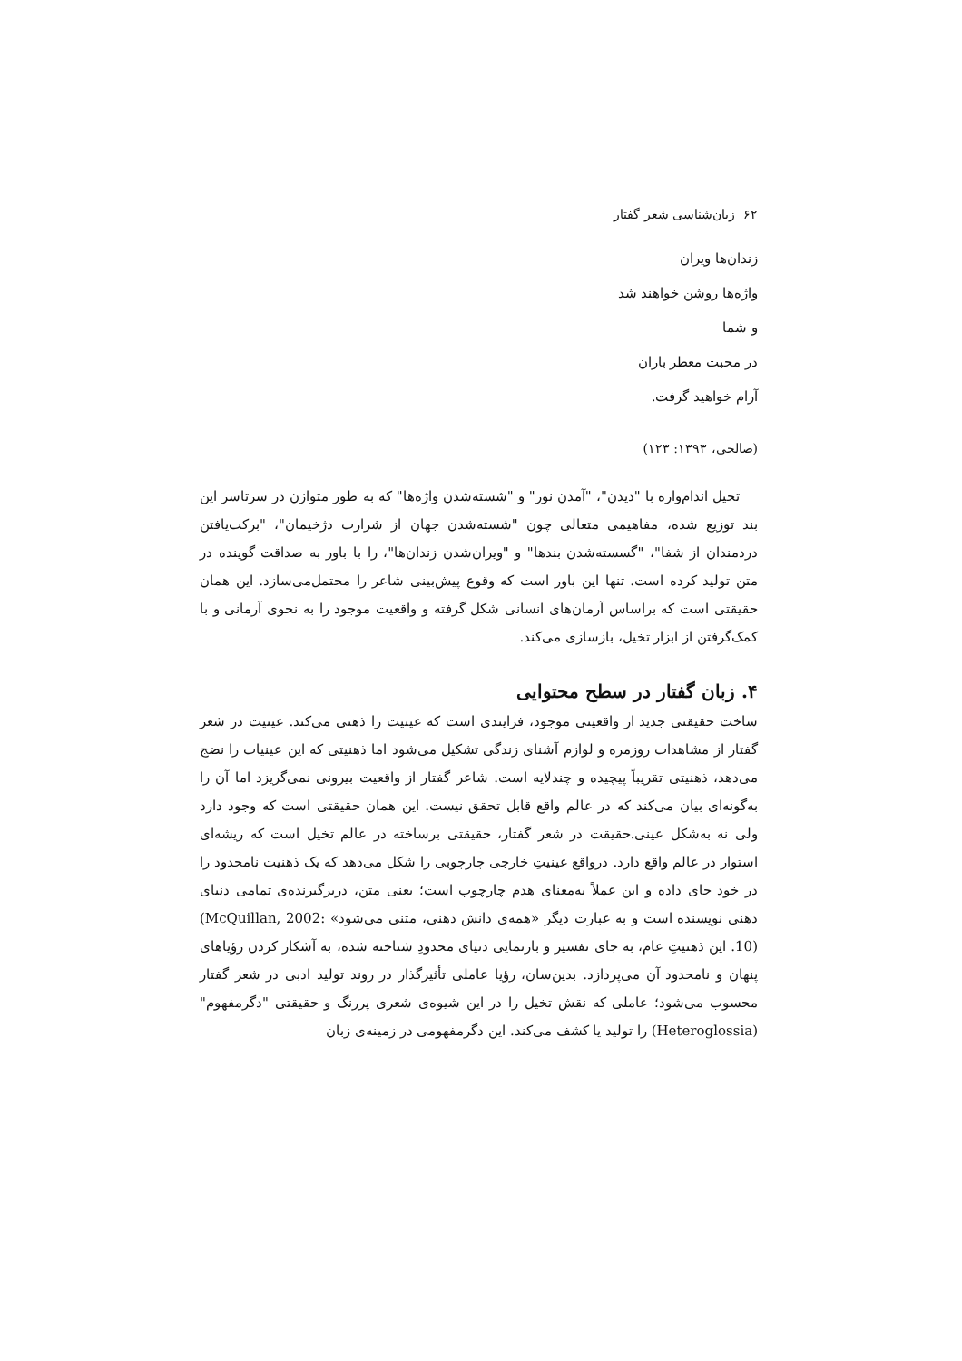۶۲ زبان‌شناسی شعر گفتار
زندان‌ها ویران
واژه‌ها روشن خواهند شد
و شما
در محبت معطر باران
آرام خواهید گرفت.
(صالحی، ۱۳۹۳: ۱۲۳)
تخیل اندام‌واره با "دیدن"، "آمدن نور" و "شسته‌شدن واژه‌ها" که به طور متوازن در سرتاسر این بند توزیع شده، مفاهیمی متعالی چون "شسته‌شدن جهان از شرارت دژخیمان"، "برکت‌یافتن دردمندان از شفا"، "گسسته‌شدن بندها" و "ویران‌شدن زندان‌ها"، را با باور به صداقت گوینده در متن تولید کرده است. تنها این باور است که وقوع پیش‌بینی شاعر را محتمل‌می‌سازد. این همان حقیقتی است که براساس آرمان‌های انسانی شکل گرفته و واقعیت موجود را به نحوی آرمانی و با کمک‌گرفتن از ابزار تخیل، بازسازی می‌کند.
۴. زبان گفتار در سطح محتوایی
ساخت حقیقتی جدید از واقعیتی موجود، فرایندی است که عینیت را ذهنی می‌کند. عینیت در شعر گفتار از مشاهدات روزمره و لوازم آشنای زندگی تشکیل می‌شود اما ذهنیتی که این عینیات را نضج می‌دهد، ذهنیتی تقریباً پیچیده و چندلایه است. شاعر گفتار از واقعیت بیرونی نمی‌گریزد اما آن را به‌گونه‌ای بیان می‌کند که در عالم واقع قابل تحقق نیست. این همان حقیقتی است که وجود دارد ولی نه به‌شکل عینی.حقیقت در شعر گفتار، حقیقتی برساخته در عالم تخیل است که ریشه‌ای استوار در عالم واقع دارد. درواقع عینیتِ خارجی چارچوبی را شکل می‌دهد که یک ذهنیت نامحدود را در خود جای داده و این عملاً به‌معنای هدم چارچوب است؛ یعنی متن، دربرگیرنده‌ی تمامی دنیای ذهنی نویسنده است و به عبارت دیگر «همه‌ی دانش ذهنی، متنی می‌شود» (McQuillan, 2002: 10). این ذهنیتِ عام، به جای تفسیر و بازنمایی دنیای محدودِ شناخته شده، به آشکار کردن رؤیاهای پنهان و نامحدود آن می‌پردازد. بدین‌سان، رؤیا عاملی تأثیرگذار در روند تولید ادبی در شعر گفتار محسوب می‌شود؛ عاملی که نقش تخیل را در این شیوه‌ی شعری پررنگ و حقیقتی "دگرمفهوم" (Heteroglossia) را تولید یا کشف می‌کند. این دگرمفهومی در زمینه‌ی زبان